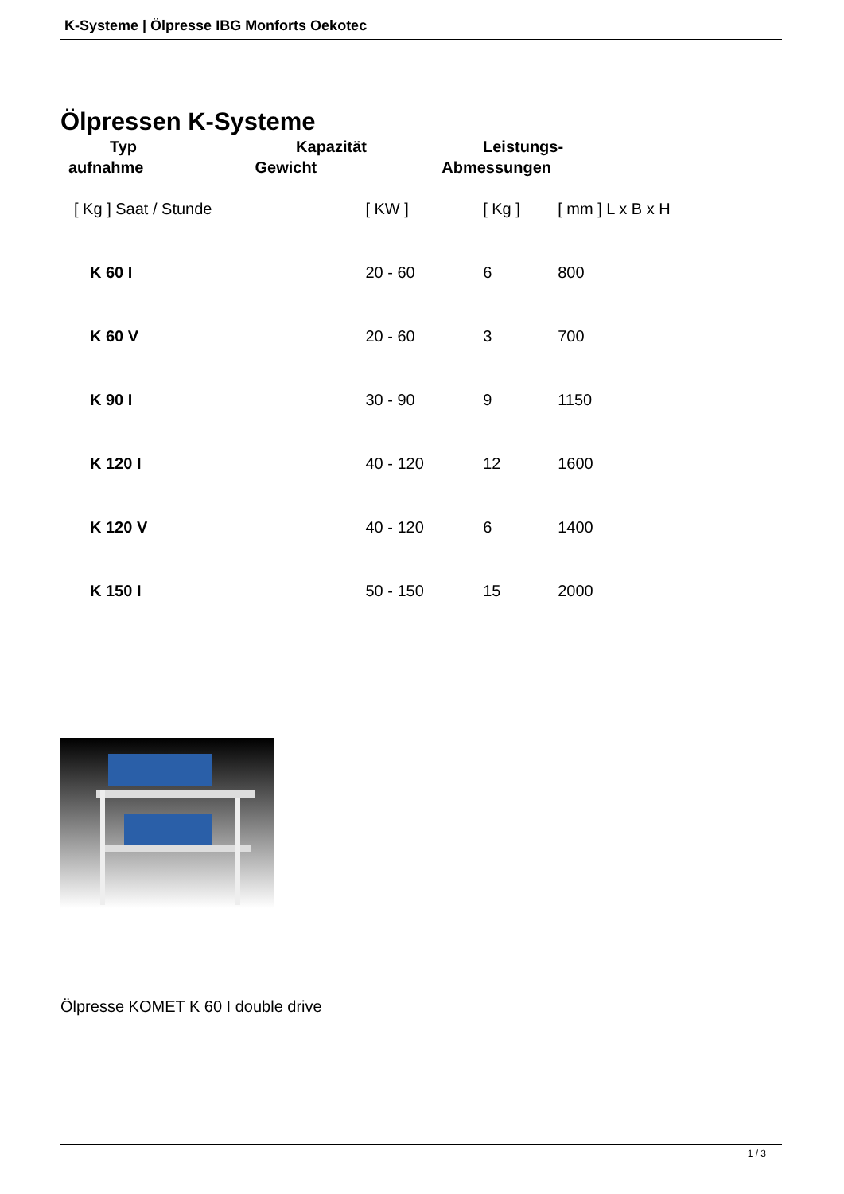K-Systeme | Ölpresse IBG Monforts Oekotec
Ölpressen K-Systeme
Typ Kapazität Leistungs-
aufnahme Gewicht Abmessungen
| [ Kg ] Saat / Stunde | [ KW ] | [ Kg ] | [ mm ] L x B x H |
| K 60 I | 20 - 60 | 6 | 800 |
| K 60 V | 20 - 60 | 3 | 700 |
| K 90 I | 30 - 90 | 9 | 1150 |
| K 120 I | 40 - 120 | 12 | 1600 |
| K 120 V | 40 - 120 | 6 | 1400 |
| K 150 I | 50 - 150 | 15 | 2000 |
Ölpresse KOMET K 60 I double drive
1 / 3